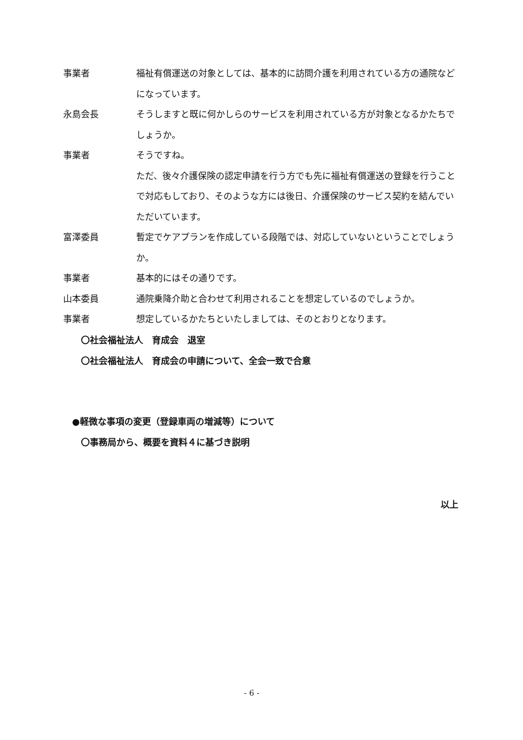事業者 福祉有償運送の対象としては、基本的に訪問介護を利用されている方の通院などになっています。
永島会長 そうしますと既に何かしらのサービスを利用されている方が対象となるかたちでしょうか。
事業者 そうですね。
ただ、後々介護保険の認定申請を行う方でも先に福祉有償運送の登録を行うことで対応もしており、そのような方には後日、介護保険のサービス契約を結んでいただいています。
富澤委員 暫定でケアプランを作成している段階では、対応していないということでしょうか。
事業者 基本的にはその通りです。
山本委員 通院乗降介助と合わせて利用されることを想定しているのでしょうか。
事業者 想定しているかたちといたしましては、そのとおりとなります。
〇社会福祉法人　育成会　退室
〇社会福祉法人　育成会の申請について、全会一致で合意
●軽微な事項の変更（登録車両の増減等）について
〇事務局から、概要を資料４に基づき説明
以上
- 6 -